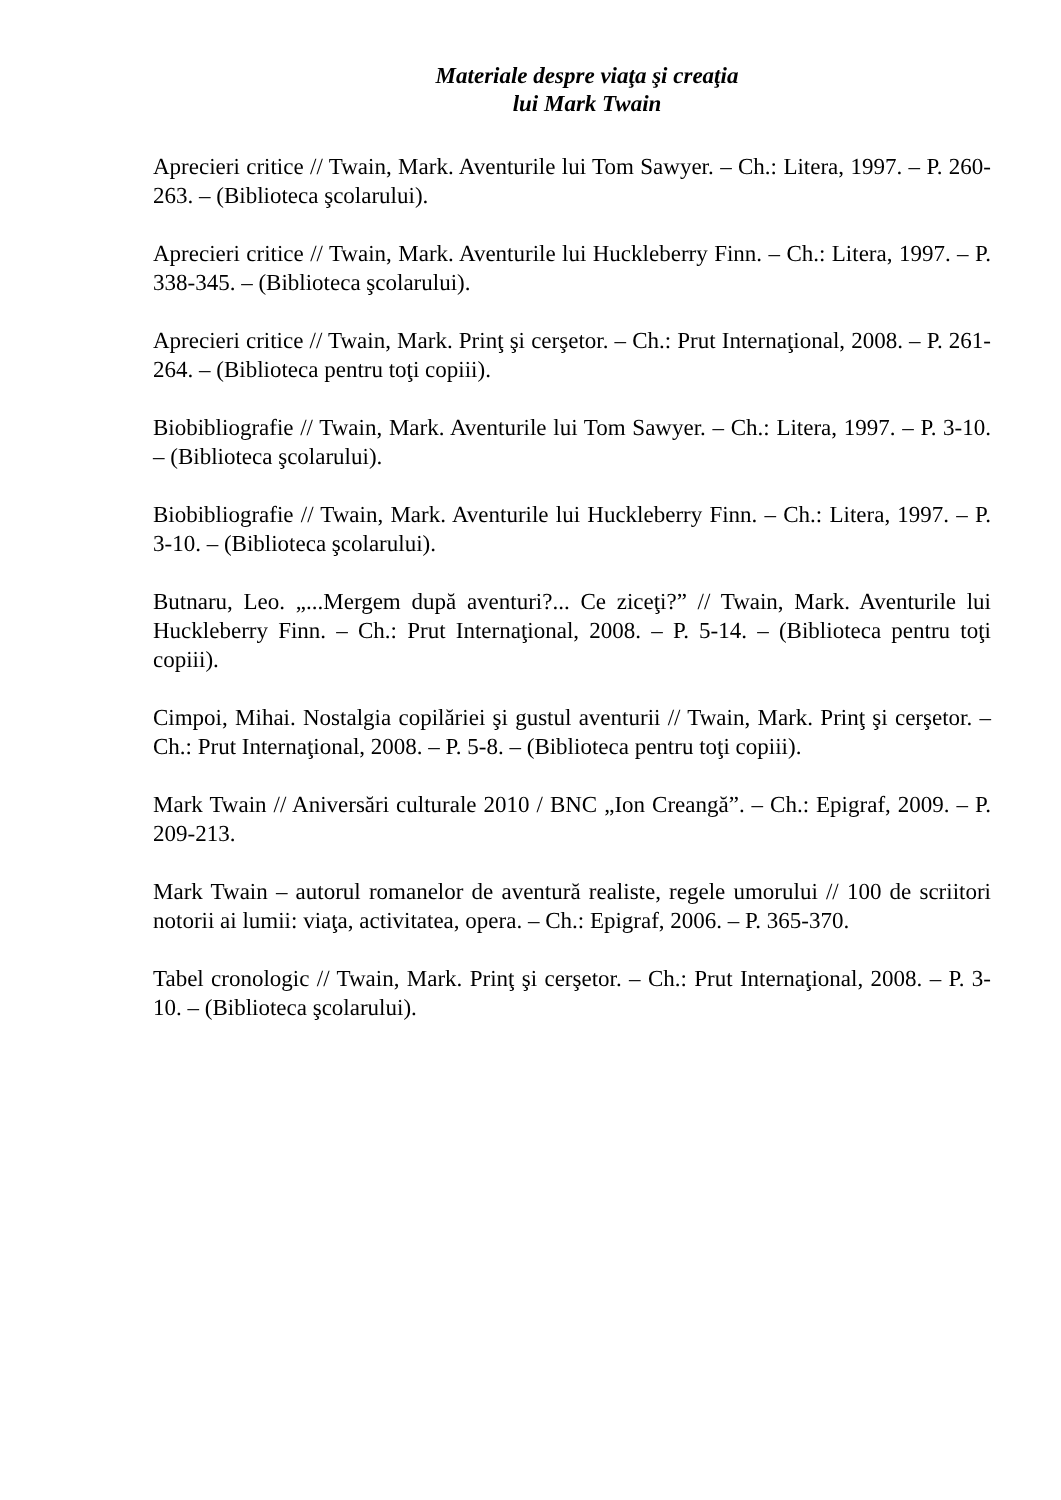Materiale despre viaţa şi creaţia
lui Mark Twain
Aprecieri critice // Twain, Mark. Aventurile lui Tom Sawyer. – Ch.: Litera, 1997. – P. 260-263. – (Biblioteca şcolarului).
Aprecieri critice // Twain, Mark. Aventurile lui Huckleberry Finn. – Ch.: Litera, 1997. – P. 338-345. – (Biblioteca şcolarului).
Aprecieri critice // Twain, Mark. Prinţ şi cerşetor. – Ch.: Prut Internaţional, 2008. – P. 261-264. – (Biblioteca pentru toţi copiii).
Biobibliografie // Twain, Mark. Aventurile lui Tom Sawyer. – Ch.: Litera, 1997. – P. 3-10. – (Biblioteca şcolarului).
Biobibliografie // Twain, Mark. Aventurile lui Huckleberry Finn. – Ch.: Litera, 1997. – P. 3-10. – (Biblioteca şcolarului).
Butnaru, Leo. „...Mergem după aventuri?... Ce ziceţi?” // Twain, Mark. Aventurile lui Huckleberry Finn. – Ch.: Prut Internaţional, 2008. – P. 5-14. – (Biblioteca pentru toţi copiii).
Cimpoi, Mihai. Nostalgia copilăriei şi gustul aventurii // Twain, Mark. Prinţ şi cerşetor. – Ch.: Prut Internaţional, 2008. – P. 5-8. – (Biblioteca pentru toţi copiii).
Mark Twain // Aniversări culturale 2010 / BNC „Ion Creangă”. – Ch.: Epigraf, 2009. – P. 209-213.
Mark Twain – autorul romanelor de aventură realiste, regele umorului // 100 de scriitori notorii ai lumii: viaţa, activitatea, opera. – Ch.: Epigraf, 2006. – P. 365-370.
Tabel cronologic // Twain, Mark. Prinţ şi cerşetor. – Ch.: Prut Internaţional, 2008. – P. 3-10. – (Biblioteca şcolarului).